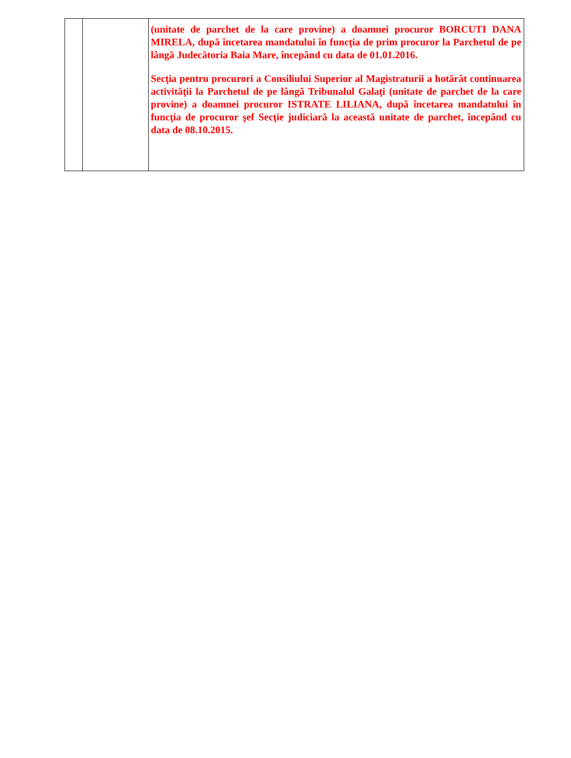| | | (unitate de parchet de la care provine) a doamnei procuror BORCUTI DANA MIRELA, după încetarea mandatului în funcţia de prim procuror la Parchetul de pe lângă Judecătoria Baia Mare, începând cu data de 01.01.2016. Secţia pentru procurori a Consiliului Superior al Magistraturii a hotărât continuarea activităţii la Parchetul de pe lângă Tribunalul Galaţi (unitate de parchet de la care provine) a doamnei procuror ISTRATE LILIANA, după încetarea mandatului în funcţia de procuror şef Secţie judiciară la această unitate de parchet, începând cu data de 08.10.2015. |